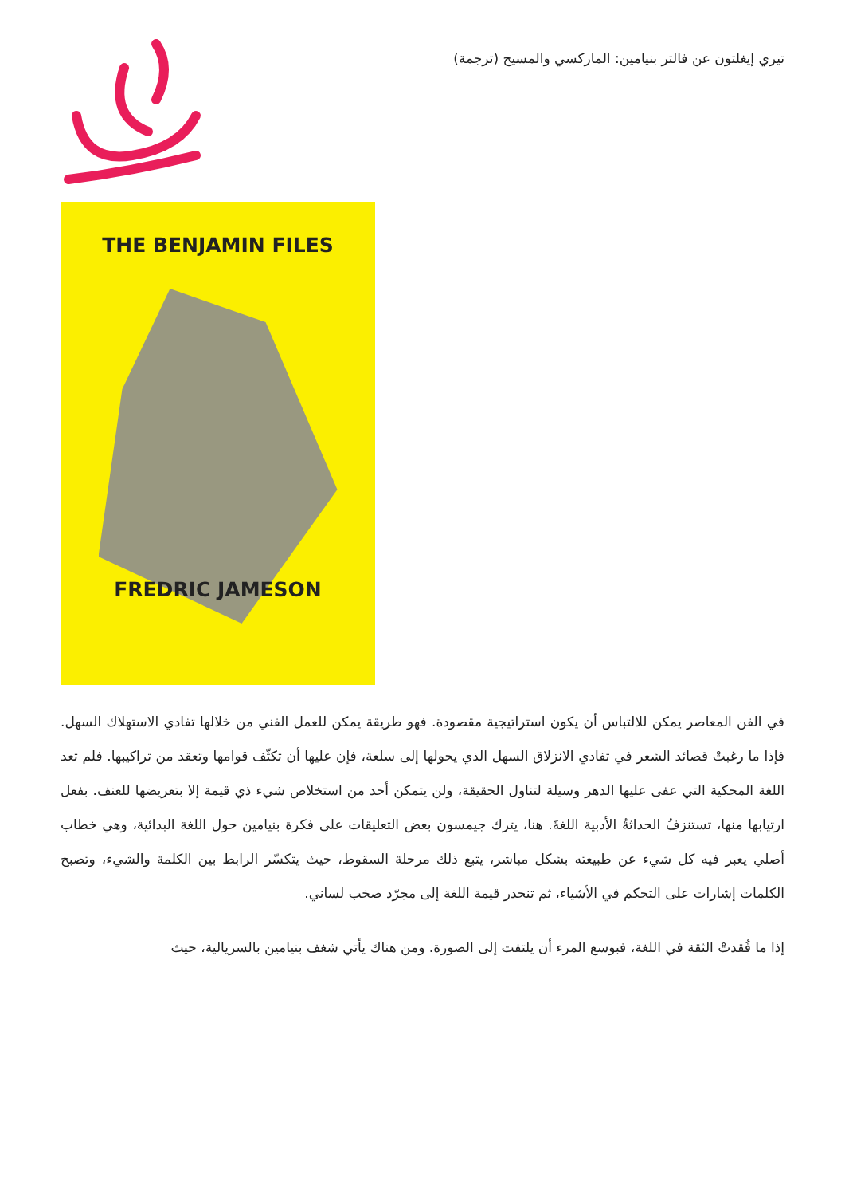تيري إيغلتون عن فالتر بنيامين: الماركسي والمسيح (ترجمة)
THE BENJAMIN FILES
FREDRIC JAMESON
في الفن المعاصر يمكن للالتباس أن يكون استراتيجية مقصودة. فهو طريقة يمكن للعمل الفني من خلالها تفادي الاستهلاك السهل. فإذا ما رغبتْ قصائد الشعر في تفادي الانزلاق السهل الذي يحولها إلى سلعة، فإن عليها أن تكثّف قوامها وتعقد من تراكيبها. فلم تعد اللغة المحكية التي عفى عليها الدهر وسيلة لتناول الحقيقة، ولن يتمكن أحد من استخلاص شيء ذي قيمة إلا بتعريضها للعنف. بفعل ارتيابها منها، تستنزفُ الحداثةُ الأدبية اللغةَ. هنا، يترك جيمسون بعض التعليقات على فكرة بنيامين حول اللغة البدائية، وهي خطاب أصلي يعبر فيه كل شيء عن طبيعته بشكل مباشر، يتبع ذلك مرحلة السقوط، حيث يتكسّر الرابط بين الكلمة والشيء، وتصبح الكلمات إشارات على التحكم في الأشياء، ثم تنحدر قيمة اللغة إلى مجرّد صخب لساني.
إذا ما فُقدتْ الثقة في اللغة، فبوسع المرء أن يلتفت إلى الصورة. ومن هناك يأتي شغف بنيامين بالسريالية، حيث